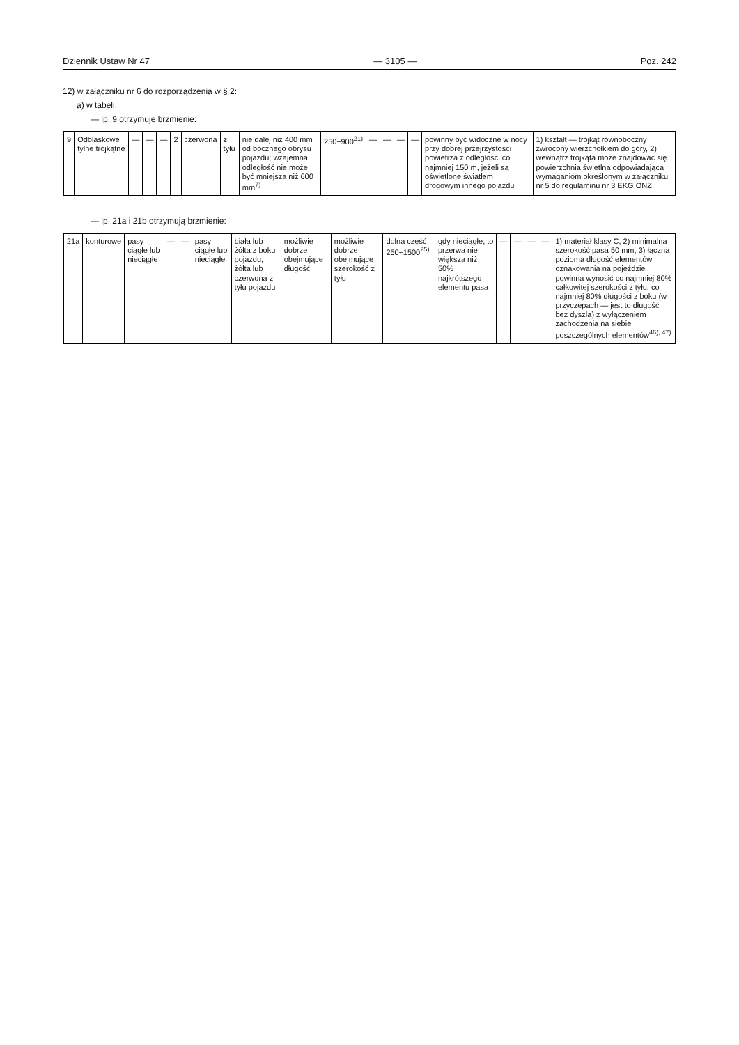Dziennik Ustaw Nr 47 — 3105 — Poz. 242
12) w załączniku nr 6 do rozporządzenia w § 2:
a) w tabeli:
— lp. 9 otrzymuje brzmienie:
| 9 | Odblaskowe tylne trójkątne | — | — | — | 2 | czerwona | z tyłu | nie dalej niż 400 mm od bocznego obrysu pojazdu; wzajemna odległość nie może być mniejsza niż 600 mm<sup>7)</sup> | 250÷900<sup>21)</sup> | — | — | — | — | powinny być widoczne w nocy przy dobrej przejrzystości powietrza z odległości co najmniej 150 m, jeżeli są oświetlone światłem drogowym innego pojazdu | 1) kształt — trójkąt równoboczny zwrócony wierzchołkiem do góry, 2) wewnątrz trójkąta może znajdować się powierzchnia świetlna odpowiadająca wymaganiom określonym w załączniku nr 5 do regulaminu nr 3 EKG ONZ |
— lp. 21a i 21b otrzymują brzmienie:
| 21a | konturowe | pasy ciągłe lub nieciągłe | — | — | pasy ciągłe lub nieciągłe | biała lub żółta z boku pojazdu, żółta lub czerwona z tyłu pojazdu | możliwie dobrze obejmujące długość | możliwie dobrze obejmujące szerokość z tyłu | dolna część 250÷1500<sup>25)</sup> | gdy nieciągłe, to przerwa nie większa niż 50% najkrótszego elementu pasa | — | — | — | — | 1) materiał klasy C, 2) minimalna szerokość pasa 50 mm, 3) łączna pozioma długość elementów oznakowania na pojeździe powinna wynosić co najmniej 80% całkowitej szerokości z tyłu, co najmniej 80% długości z boku (w przyczepach — jest to długość bez dyszla) z wyłączeniem zachodzenia na siebie poszczególnych elementów<sup>46), 47)</sup> |